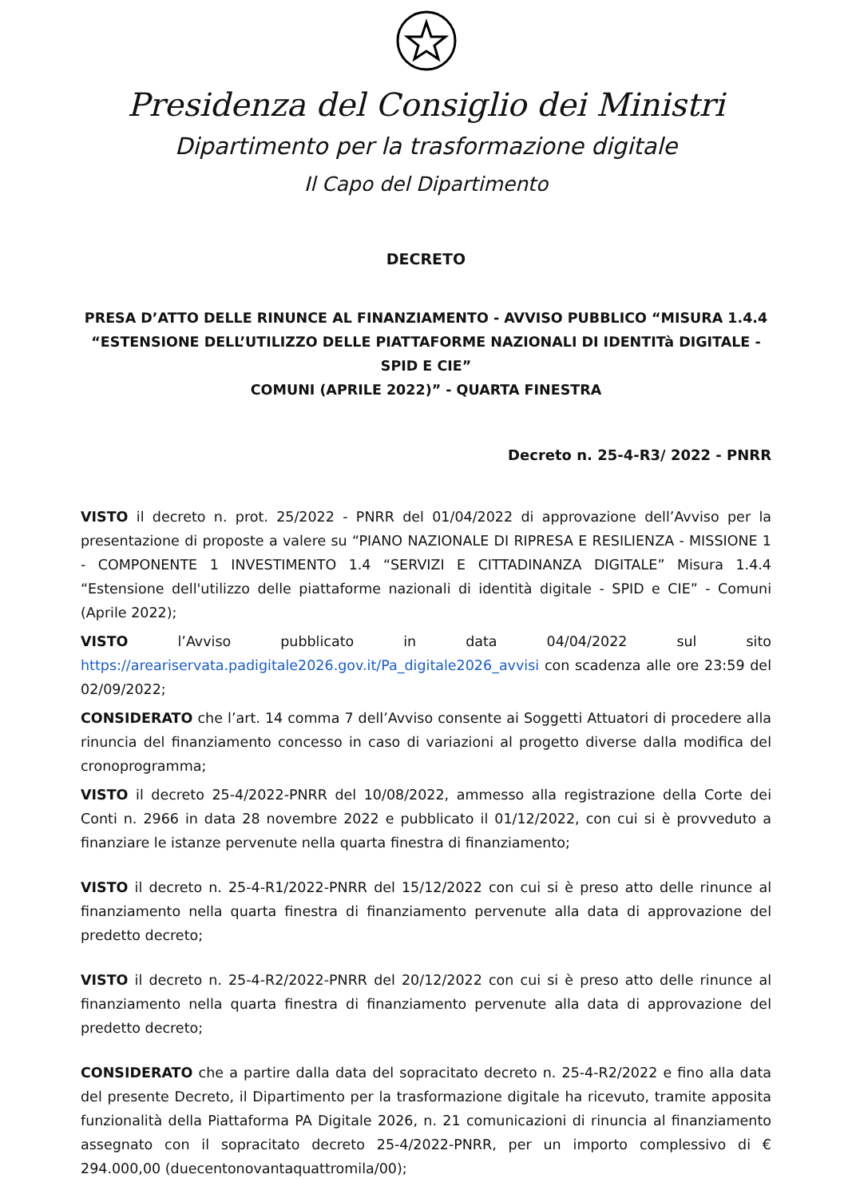Presidenza del Consiglio dei Ministri
Dipartimento per la trasformazione digitale
Il Capo del Dipartimento
DECRETO
PRESA D’ATTO DELLE RINUNCE AL FINANZIAMENTO - AVVISO PUBBLICO “MISURA 1.4.4
“ESTENSIONE DELL’UTILIZZO DELLE PIATTAFORME NAZIONALI DI IDENTITà DIGITALE - SPID E CIE”
COMUNI (APRILE 2022)” - QUARTA FINESTRA
Decreto n. 25-4-R3/ 2022 - PNRR
VISTO il decreto n. prot. 25/2022 - PNRR del 01/04/2022 di approvazione dell’Avviso per la presentazione di proposte a valere su “PIANO NAZIONALE DI RIPRESA E RESILIENZA - MISSIONE 1 - COMPONENTE 1 INVESTIMENTO 1.4 “SERVIZI E CITTADINANZA DIGITALE” Misura 1.4.4 “Estensione dell'utilizzo delle piattaforme nazionali di identità digitale - SPID e CIE” - Comuni (Aprile 2022);
VISTO l’Avviso pubblicato in data 04/04/2022 sul sito https://areariservata.padigitale2026.gov.it/Pa_digitale2026_avvisi con scadenza alle ore 23:59 del 02/09/2022;
CONSIDERATO che l’art. 14 comma 7 dell’Avviso consente ai Soggetti Attuatori di procedere alla rinuncia del finanziamento concesso in caso di variazioni al progetto diverse dalla modifica del cronoprogramma;
VISTO il decreto 25-4/2022-PNRR del 10/08/2022, ammesso alla registrazione della Corte dei Conti n. 2966 in data 28 novembre 2022 e pubblicato il 01/12/2022, con cui si è provveduto a finanziare le istanze pervenute nella quarta finestra di finanziamento;
VISTO il decreto n. 25-4-R1/2022-PNRR del 15/12/2022 con cui si è preso atto delle rinunce al finanziamento nella quarta finestra di finanziamento pervenute alla data di approvazione del predetto decreto;
VISTO il decreto n. 25-4-R2/2022-PNRR del 20/12/2022 con cui si è preso atto delle rinunce al finanziamento nella quarta finestra di finanziamento pervenute alla data di approvazione del predetto decreto;
CONSIDERATO che a partire dalla data del sopracitato decreto n. 25-4-R2/2022 e fino alla data del presente Decreto, il Dipartimento per la trasformazione digitale ha ricevuto, tramite apposita funzionalità della Piattaforma PA Digitale 2026, n. 21 comunicazioni di rinuncia al finanziamento assegnato con il sopracitato decreto 25-4/2022-PNRR, per un importo complessivo di € 294.000,00 (duecentonovantaquattromila/00);